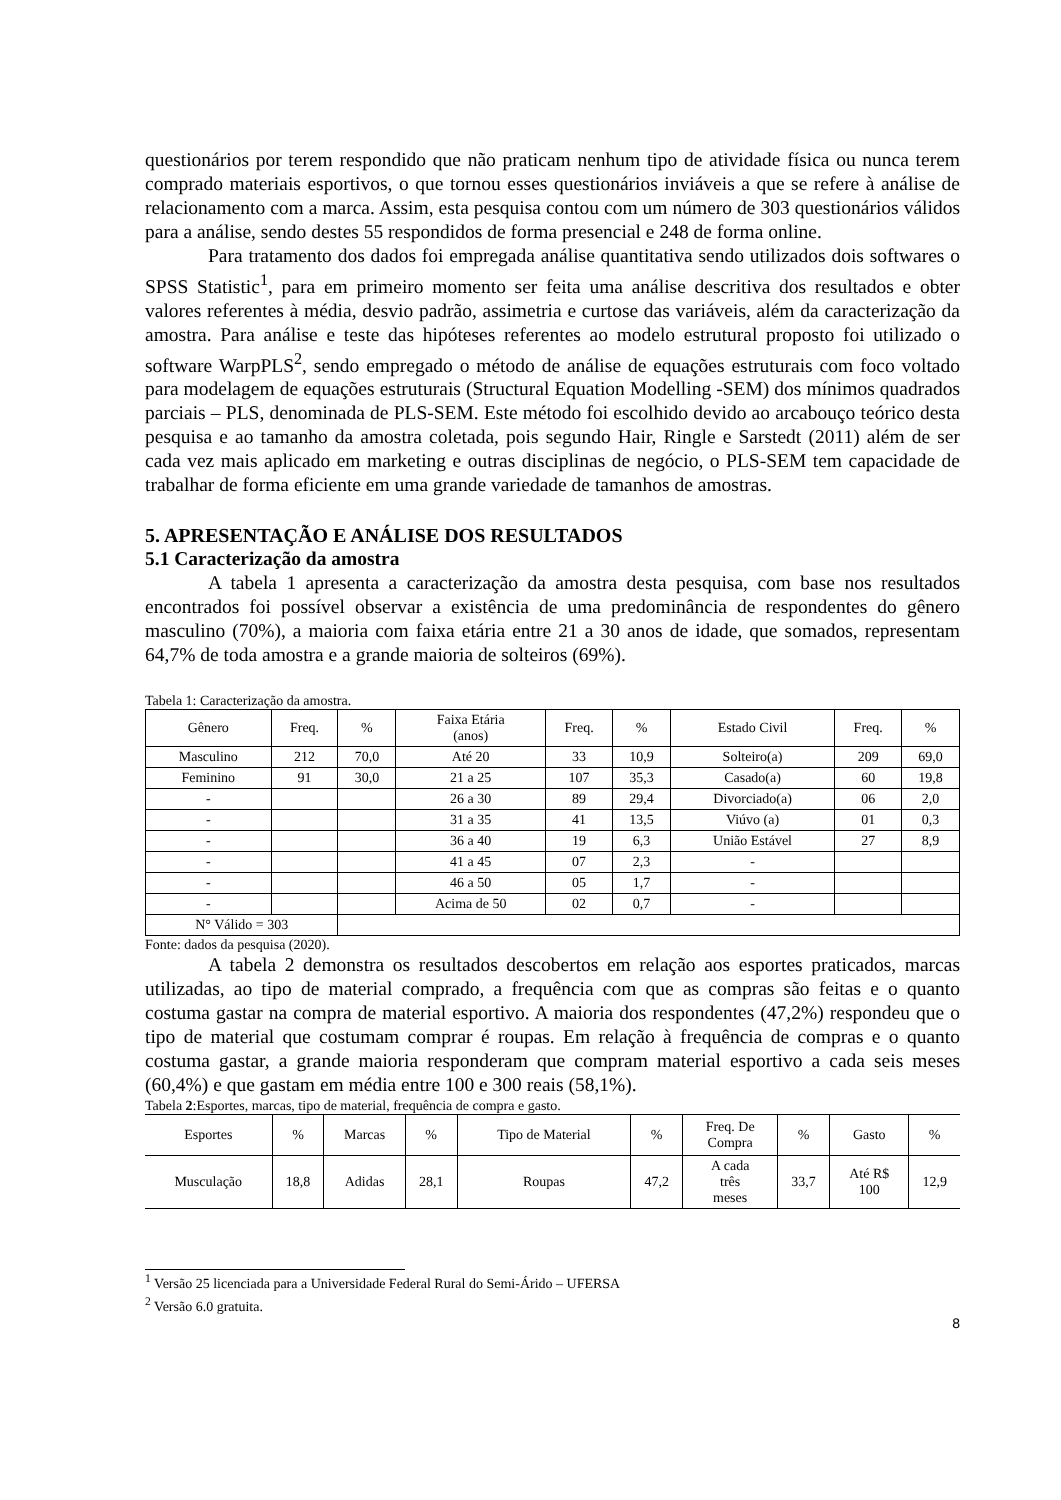questionários por terem respondido que não praticam nenhum tipo de atividade física ou nunca terem comprado materiais esportivos, o que tornou esses questionários inviáveis a que se refere à análise de relacionamento com a marca. Assim, esta pesquisa contou com um número de 303 questionários válidos para a análise, sendo destes 55 respondidos de forma presencial e 248 de forma online.
Para tratamento dos dados foi empregada análise quantitativa sendo utilizados dois softwares o SPSS Statistic<sup>1</sup>, para em primeiro momento ser feita uma análise descritiva dos resultados e obter valores referentes à média, desvio padrão, assimetria e curtose das variáveis, além da caracterização da amostra. Para análise e teste das hipóteses referentes ao modelo estrutural proposto foi utilizado o software WarpPLS<sup>2</sup>, sendo empregado o método de análise de equações estruturais com foco voltado para modelagem de equações estruturais (Structural Equation Modelling -SEM) dos mínimos quadrados parciais – PLS, denominada de PLS-SEM. Este método foi escolhido devido ao arcabouço teórico desta pesquisa e ao tamanho da amostra coletada, pois segundo Hair, Ringle e Sarstedt (2011) além de ser cada vez mais aplicado em marketing e outras disciplinas de negócio, o PLS-SEM tem capacidade de trabalhar de forma eficiente em uma grande variedade de tamanhos de amostras.
5. APRESENTAÇÃO E ANÁLISE DOS RESULTADOS
5.1 Caracterização da amostra
A tabela 1 apresenta a caracterização da amostra desta pesquisa, com base nos resultados encontrados foi possível observar a existência de uma predominância de respondentes do gênero masculino (70%), a maioria com faixa etária entre 21 a 30 anos de idade, que somados, representam 64,7% de toda amostra e a grande maioria de solteiros (69%).
Tabela 1: Caracterização da amostra.
| Gênero | Freq. | % | Faixa Etária (anos) | Freq. | % | Estado Civil | Freq. | % |
| --- | --- | --- | --- | --- | --- | --- | --- | --- |
| Masculino | 212 | 70,0 | Até 20 | 33 | 10,9 | Solteiro(a) | 209 | 69,0 |
| Feminino | 91 | 30,0 | 21 a 25 | 107 | 35,3 | Casado(a) | 60 | 19,8 |
| - | | | 26 a 30 | 89 | 29,4 | Divorciado(a) | 06 | 2,0 |
| - | | | 31 a 35 | 41 | 13,5 | Viúvo (a) | 01 | 0,3 |
| - | | | 36 a 40 | 19 | 6,3 | União Estável | 27 | 8,9 |
| - | | | 41 a 45 | 07 | 2,3 | - | | |
| - | | | 46 a 50 | 05 | 1,7 | - | | |
| - | | | Acima de 50 | 02 | 0,7 | - | | |
| N° Válido = 303 | | | | | | | | |
Fonte: dados da pesquisa (2020).
A tabela 2 demonstra os resultados descobertos em relação aos esportes praticados, marcas utilizadas, ao tipo de material comprado, a frequência com que as compras são feitas e o quanto costuma gastar na compra de material esportivo. A maioria dos respondentes (47,2%) respondeu que o tipo de material que costumam comprar é roupas. Em relação à frequência de compras e o quanto costuma gastar, a grande maioria responderam que compram material esportivo a cada seis meses (60,4%) e que gastam em média entre 100 e 300 reais (58,1%).
Tabela 2:Esportes, marcas, tipo de material, frequência de compra e gasto.
| Esportes | % | Marcas | % | Tipo de Material | % | Freq. De Compra | % | Gasto | % |
| --- | --- | --- | --- | --- | --- | --- | --- | --- | --- |
| Musculação | 18,8 | Adidas | 28,1 | Roupas | 47,2 | A cada três meses | 33,7 | Até R$ 100 | 12,9 |
<sup>1</sup> Versão 25 licenciada para a Universidade Federal Rural do Semi-Árido – UFERSA
<sup>2</sup> Versão 6.0 gratuita.
8